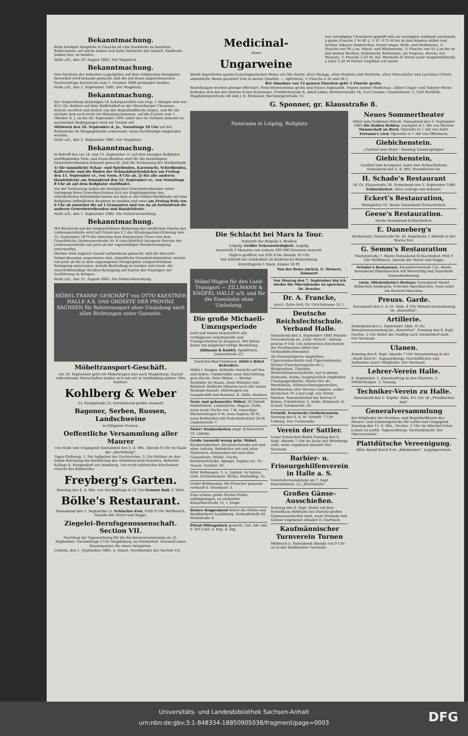Bekanntmachung.
Beim hiesigen Hospitale in Glaucha ist eine Kaufstelle zu besetzen. Reflectanten auf solche haben sich beim Vorsteher der Anstalt, Stadtrath Jordan hier, zu melden.
Halle a/S., den 29. August 1885. Der Magistrat.
Bekanntmachung.
Den Pächtern der bebauten Lagerplätze auf dem städtischen Holzplatze hierselbst wird bekannt gemacht, daß die mit ihnen abgeschlossenen Pachtverträge hiermit bis zum 1. October 1886 prolongirt werden.
Halle a/S., den 2. September 1885. Der Magistrat.
Bekanntmachung.
Zur Verpachtung derjenigen 16 Ackerparzellen von resp. 1 Morgen und von 45½ Qu.-Ruthen auf dem Südfriedhof an der Merseburger Chaussee, welche westlich und östlich von der Begräbnißfläche liegen, und für die nächste Zeit noch nicht zur Belegung kommen, auf die 6 Jahre vom 1. Oktober d. J. ab bis ult. September 1891 unter den im Termine bekannt zu machenden Bedingungen wird ein Termin auf
Mittwoch den 16. September d. Js., Vormittags 10 Uhr auf der Rathsstube im Waagegebäude anberaumt, wozu Pachtlustige eingeladen werden.
Halle a/S., den 2. September 1885. Der Magistrat.
Bekanntmachung.
In Betreff des am 14. und 15. September cr. auf dem hiesigen Roßplatze stattfindenden Vieh- und Kram-Marktes wird für die betheiligten Gewerbetreibenden bekannt gemacht, daß die Verloosung der Marktstände
1) für sämmtliche Schau- und Spielbuden, Karoussels, Schießbuden, Kaffeezelte und die Buden der Schmalzkuchenbäcker am Freitag den 11. September cr., von Vorm. 8 Uhr ab, 2) für alle anderen Handelsleute am Sonnabend den 12. September cr., von Vormittags 8 Uhr ab auf dem Roßplatze stattfindet.
Vor der Verloosung haben die bezüglichen Gewerbetreibenden unter Vorlegung ihres Gewerbescheines sich zur Empfangnahme des erforderlichen Erlaubnißscheines bei dem in der Polizei-Marktbude auf dem Roßplatze befindlichen Beamten zu melden und zwar am Freitag früh von 6 Uhr ab zunächst die ad 1 Genannten und von da ab fortlaufend die anderen Gewerbetreibenden und Handelsleute.
Halle a/S., den 1. September 1885. Die Polizei-Verwaltung.
Bekanntmachung.
Mit Rücksicht auf die vorgeschrittene Bebauung des nördlichen Theiles der Liebenauerstraße wird auf Grund des § 1 der Straßenpolizei-Ordnung vom 15. September 1879 die zwischen dem Rannischen Thore und dem Grundstücke Liebenauerstraße Nr. 8 einschließlich belegene Strecke der Liebenauerstraße von jetzt ab der regelmäßigen Straßenreinigung unterworfen.
Hierbei wird zugleich darauf aufmerksam gemacht, daß die Executiv-Polizei-Beamten angewiesen sind, sämmtliche Grundstücksbesitzer, welche von jetzt ab die in dem angezogenen Paragraphen vorgeschriebene Reinigung unterlassen, behufs Bestrafung zu melden und event. die vorschriftsmäßige Straßen-Reinigung auf Kosten der Säumigen zur Ausführung zu bringen.
Halle a/S., den 31. August 1885. Die Polizei-Verwaltung.
MÖBEL-TRANSP.-GESCHÄFT von OTTO KAESTNER HALLE A.S. DAS GRÖSSTE DER PROVINZ SACHSEN für Bahntransport ohne Umladung nach allen Richtungen unter Garantie.
Möbeltransport-Geschäft.
Am 26. September geht ein Möbelwagen leer nach Magdeburg. Darauf reflectirende Herrschaften wollen sich mit mir in Verbindung setzen. Otto Kästner.
Kohlberg & Weber
23. Königstraße 23, fortwährend größte Auswahl
Bagoner, Serben, Russen, Landschweine
zu billigsten Preisen.
Oeffentliche Versammlung aller Maurer
von Halle und Umgegend Sonnabend den 5. d. Mts. Abends 8 Uhr im Saale der „Moritzburg".
Tages-Ordnung: 1. Die Aufgaben der Fachvereine. 2. Die Petition an den hohen Reichstag um Einführung des Arbeiterschutz-Gesetzes, Referent Kollege E. Knegendorf aus Hamburg. Um recht zahlreiches Erscheinen ersucht der Einberufer.
Freyberg's Garten.
Sonntag den 6. d. Mts. von Nachmittags 4–12 Uhr Grosser Ball. F. Welz.
Bölke's Restaurant.
Sonnabend den 5. September cr. Schlachte-Fest. Früh 9 Uhr Wellfleisch, Abends did. Wurst und Suppe.
Ziegelei-Berufsgenossenschaft. Section VII.
Nachtrag zur Tagesordnung für die Sectionsversammlung am 21. September, Nachmittags 2 Uhr Magdeburg, im Fürstenhof. Neuwahl eines Ersatzmannes für einen Delegirten.
Uellnitz, den 1. September 1885. A. Knaut, Vorsitzender der Section VII.
Medicinal-
süsse
Ungarweine
von vereidigten Chemikern geprüft und als vorzüglich stärkend anerkannt, à ganze Flasche 1 M 40 ₰, ½ Fl. 0,75 M bis zu den feinsten süßen und herben Tokayer Ausbrüchen, ferner ungar. Roth- und Weißweine, ½ Flasche von 90 ₰ an, Mosel- und Rheinweine, ½ Flasche von 55 ₰ an bis zu den besten Marken, italienische Rothweine, als Negrara, Barolo, ital. Marsala, ½ Flasche 2,50 M, ital. Wermuth di Torino (sehr magenstärkend), à Liter 2,50 M Ferner empfehle ich meine
direkt importirten spanisch-portugiesischen Weine als Old cherry, alten Malaga, alten Madeira und Portwein, alten Muscateller und Lacrimae Christi, sämmtliche Weine garantirt rein in bester Qualität. — Apfelwein, ½ Flasche à 35 und 50 ₰
Bei Abnahme von 12 ganzen Flaschen gebe 1 Flasche gratis.
Bestellungen werden prompt effectuirt, Preis-Verzeichnisse gratis und franco zugesandt. Depots meiner Medicinal-, süßen Ungar- und Tokayer-Weine befinden sich bei den Herren Franz Schumann, Friedrichstraße 8, Adolf Löber, Wettinerstraße 18, Carl Germer, Charlottenstr. 2, Carl Stellfeld, Magdeburgerstraße 40 und J. R. Strässner, Bernburgerstraße 13.
G. Sponner, gr. Klausstraße 8.
Panorama in Leipzig, Roßplatz
Die Schlacht bei Mars la Tour.
Todesritt der Brigade v. Bredow.
Leipzig. Größte Sehenswürdigkeit. Leipzig.
Innerhalb 9 Monaten von nahezu 200 000 Personen besucht.
Täglich geöffnet von früh 8 bis Abends 10 Uhr.
Von Eintritt der Dunkelheit ab Elektrische Beleuchtung.
Eintrittspreis 1 Mark. Kinder 50 Pf.
Möbel-Wagen für den Land-Transport — ZILLMANN & KNÖFEL HALLE a/S. und für die Eisenbahn ohne Umladung.
Die große Michaeli-Umzugsperiode
naht und nimmt bekanntlich alle verfügbaren Arbeitskräfte und Transportmittel in Anspruch. Wir bitten daher um möglichst zeitige Bestellung.
Zillmann & Knöfel, Spediteure, Lindenstraße 23.
Nord-See-Bad Cuxhaven. Dölle's Hôtel Belvedère.
Hôtel I. Ranges, brillante Aussicht auf See und Hafen. Comfortable neue Einrichtung, gute Küche, feine Weine. — Warme Seebäder im Hause. Zwei Minuten vom Bahnhof, fünfzehn Minuten nach der neuen Seebade-Anstalt. Hôtelwagen am Dampfschiff und Bahnhof. E. Dölle, Besitzer.
Neue und gebrauchte Möbel, 50 Gebett Federbetten, Ladentische, Regale, Pulte, neue ovale Tische von 7 M, viereckige Büchereetagen 6 M, neue Sophas 30 M, neue Bettstellen mit Federmatratzen 24 M. Lindenstraße 7.
Siebe! Drahtarbeiten empf. Schülershof 19. Lidizky.
Große Auswahl wenig gebr. Möbel. Kleidersekretäre, Küchenschränke mit und ohne Aufsatz, Bettstellen mit und ohne Matratzen, Kommoden mit und ohne Glasaufsatz, Stühle, Tische, Kleiderschränke, Spiegel, Sophas etc. Fr. Noack, Geiststr. 50.
Alter Rollwagen, 1- u. 2spänn. zu fahren, verk. Schmiedemstr. Stolze, Deybolbsg. 1a.
Große Brühwanne, für Fleischer passend, verkauft 4. Vereinsstr. 3.
Eine schöne große Fächer-Palme, selbstgezogen, zu verkaufen Klausthorstraße 15, I. Etage.
Reines Roggenbrod liefert die Mühle und Brodbäckerei Landsberg. Verkaufsstelle Kl. Steinstraße 4.
Privat-Mittagstisch gesucht. Gef. Adr. sub F. 2613 bef. d. Exp. d. Ztg.
Von der Reise zurück. G. Weinert, Zahnarzt.
Von Montag den 7. September bin ich wieder für Ohrenkranke zu sprechen. Dr. Hessler.
Dr. A. Francke,
pract. Zahn-Arzt, Gr. Ulrichstrasse 53, I.
Deutsche Reichsfechtschule. Verband Halle.
Sonnabend den 5. September 1885 Monats-Versammlung im „Gold. Hirsch". Anfang präcise 9 Uhr. Um zahlreiches Erscheinen der Fechtmeister bittet Der Verbandsfechtmeister.
Als Sammelobjecte empfehlen: Cigarrenabschnitte und Cigarrenbänder, Staniol (Flaschencapseln etc.), Bleiplomben, Theeblei, Streichhölzerschachteln, nur in gutem Zustande, Korke, hauptsächlich empfehlen Champagnerkorke, Marke Duc de Montebello, Nähmaschinengarnrollen, Briefmarken aller Herren Ländern, außer deutschen 10 ₰ und engl. one Penny-Marken. Sammelstellen bei Herren P. Bohne, Friedrichstr. 5, Kuhn, Brüderstr. 6, Scharf, Schmeerstr. 20.
Freiwill. Feuerwehr Giebichenstein Sonntag den 6. d. M. Vormitt. 7 Uhr Uebung. Das Commando.
Verein der Sattler.
Unser Kränzchen findet Sonntag den 6. Sept. Abends 7 Uhr im Saale des Weinbergs statt, wozu ergebenst einladet Der Vorstand.
Barbier- u. Friseurgehilfenverein in Halle a. S.
Generalversammlung am 7. Sept. Henriettenstr. 23 „Reichshalle".
Großes Gänse-Ausschießen.
Sonntag den 6. Sept. findet auf dem Schießhaus Birkhahn bei Diemitz großes Gänseausschießen statt, wozu Freunde und Gönner ergebenst einladet O. Giertzsch.
Kaufmännischer Turnverein Turnen
Mittwoch u. Sonnabend Abends von 9 Uhr an in der Städtischen Turnhalle.
Neues Sommertheater
Hôtel zum Goldenen Hirsch. Sonnabend den 5. September 1885 Die beiden Helden. Lustspiel in 1 Akt von Marlow. Mannschaft an Bord. Operette in 1 Akt von Zaitz. Fortunio's Lied. Operette in 1 Akt von Offenbach.
Giebichenstein.
„Gasthof zum Mohr." Sonntag Tanzvergnügen.
Giebichenstein,
Gasthof zum Kronprinz, ladet zum Schlachtefeste Sonnabend den 5. d. Mts. freundlichst ein.
H. Schade's Restaurant
28. Gr. Klausstraße 28. Sonnabend den 5. September 1885 Schlachtefest. Alles Uebrige wie bekannt.
Eckert's Restauration,
Weingärten 16. Heute Sonnabend Schlachtefest.
Geese's Restauration.
Heute Sonnabend Schlachtefest.
E. Danneberg's
Restaurant, Geiststraße Nr. 42. Kegelbahn 2 Abende in der Woche frei.
G. Semm's Restauration
Marienstraße 7. Heute Sonnabend Schlachtefest, früh 9 Uhr Wellfleisch, Abends div. Wurst und Suppe.
Schulze's Restaurant, Klausthorvorstadt 13a. Heute Sonnabend Pökelknochen mit Meerrettig und Sauerkohl. Damenbedienung.
vorm. Mückenheim's Restaur. Sonnabend Abend Hähnchen-Auskegeln, Frischen Speckkuchen. Dazu ladet ein Richard Musculus.
Preuss. Garde.
Sonnabend den 5. d. M. Abds. 8 Uhr Monats-Versammlung im „Rosenthal".
Artillerie.
Sonnabend den 5. September Abds. 8 Uhr Monatsversammlung im „Rosenthal". Sonntag den 6. Sept. Nachm. 2 Uhr findet der Ausflug nach Ammendorf statt. Der Vorstand.
Ulanen.
Sonntag den 6. Sept. Abends 7 Uhr Versammlung in der „Stadt Zürich". Tagesordnung: Geschäftliches und Aufnahme neuer Mitglieder. Der Vorstand.
Lehrer-Verein Halle.
8. September. 1. Zusatzantrag zu den Statuten. 2. Mittheilungen. 3. Gesang.
Techniker-Verein zu Halle.
Sonnabend den 5. Septbr. Abds. 8½ Uhr im „Preußischen Hof".
Generalversammlung
der Mitglieder der Kranken- und Begräbnißkasse des Maurer- und Zimmergewerks für Lettin und Umgegend Sonntag den 13. d. Mts., Nachm. 3 Uhr, im Höschel'schen Lokale zu Lettin. Tagesordnung: Vorstandswahl. Der Obervorsteher.
Plattdütsche Vereenigung.
Hüte Abend Klock 8 im „Rikskanzler", Leipzigerstraat.
Universitäts- und Landesbibliothek Sachsen-Anhalt
urn:nbn:de:gbv:3:1-848334-18850905038/fragment/page=0003
DFG